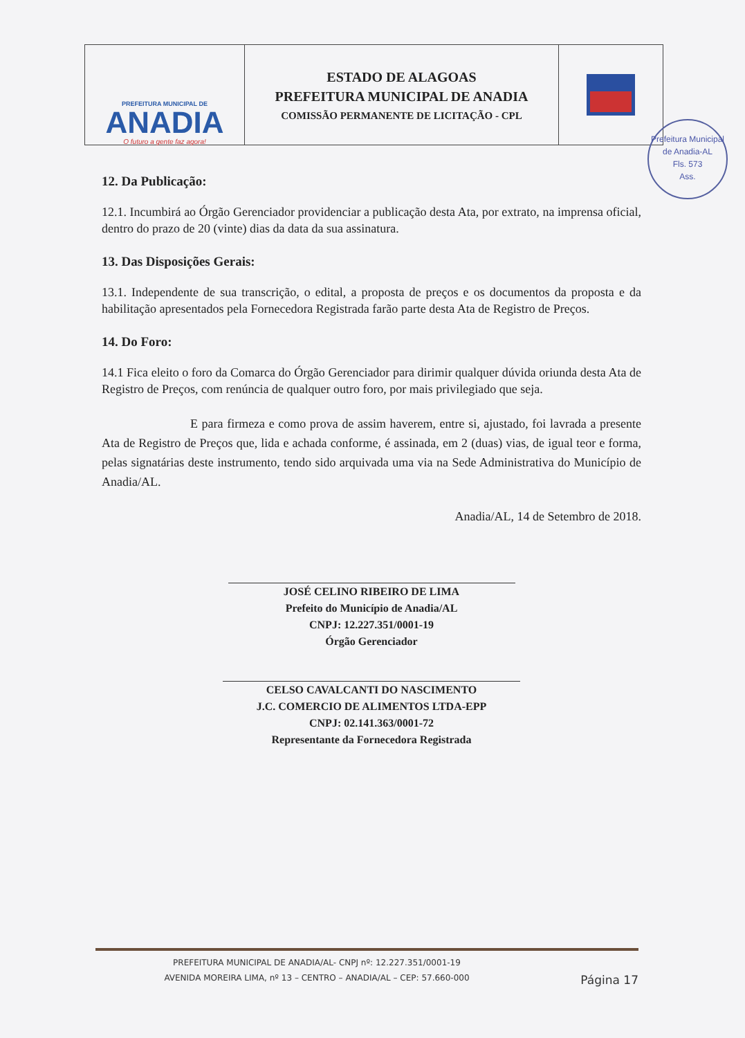PREFEITURA MUNICIPAL DE
ANADIA
O futuro a gente faz agora!
ESTADO DE ALAGOAS
PREFEITURA MUNICIPAL DE ANADIA
COMISSÃO PERMANENTE DE LICITAÇÃO - CPL
Prefeitura Municipal de Anadia-AL
Fls. 573
Ass.
12. Da Publicação:
12.1. Incumbirá ao Órgão Gerenciador providenciar a publicação desta Ata, por extrato, na imprensa oficial, dentro do prazo de 20 (vinte) dias da data da sua assinatura.
13. Das Disposições Gerais:
13.1. Independente de sua transcrição, o edital, a proposta de preços e os documentos da proposta e da habilitação apresentados pela Fornecedora Registrada farão parte desta Ata de Registro de Preços.
14. Do Foro:
14.1 Fica eleito o foro da Comarca do Órgão Gerenciador para dirimir qualquer dúvida oriunda desta Ata de Registro de Preços, com renúncia de qualquer outro foro, por mais privilegiado que seja.
E para firmeza e como prova de assim haverem, entre si, ajustado, foi lavrada a presente Ata de Registro de Preços que, lida e achada conforme, é assinada, em 2 (duas) vias, de igual teor e forma, pelas signatárias deste instrumento, tendo sido arquivada uma via na Sede Administrativa do Município de Anadia/AL.
Anadia/AL, 14 de Setembro de 2018.
JOSÉ CELINO RIBEIRO DE LIMA
Prefeito do Município de Anadia/AL
CNPJ: 12.227.351/0001-19
Órgão Gerenciador
CELSO CAVALCANTI DO NASCIMENTO
J.C. COMERCIO DE ALIMENTOS LTDA-EPP
CNPJ: 02.141.363/0001-72
Representante da Fornecedora Registrada
PREFEITURA MUNICIPAL DE ANADIA/AL- CNPJ nº: 12.227.351/0001-19
AVENIDA MOREIRA LIMA, nº 13 – CENTRO – ANADIA/AL – CEP: 57.660-000 Página 17